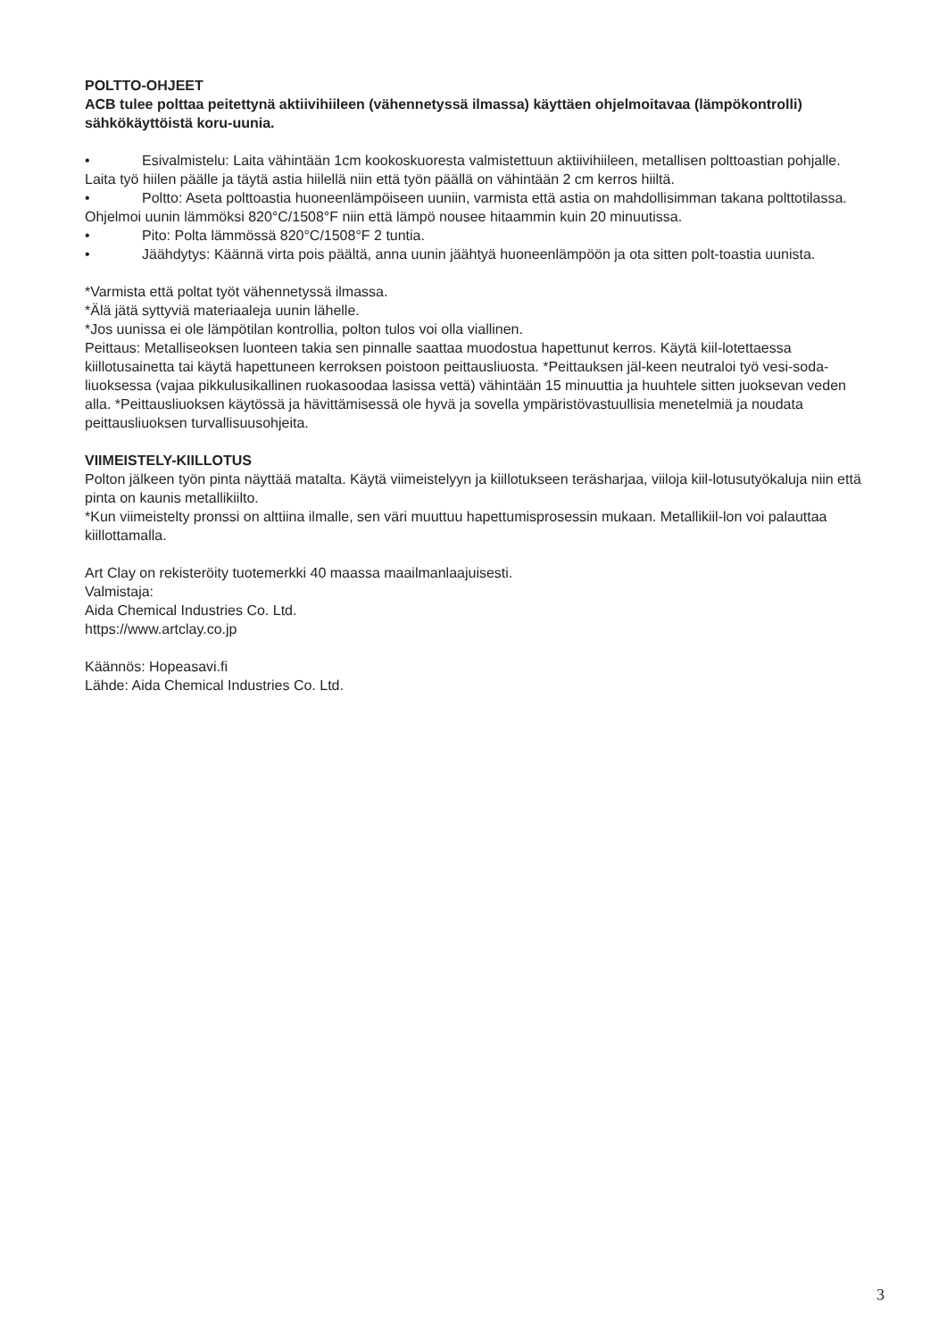POLTTO-OHJEET
ACB tulee polttaa peitettynä aktiivihiileen (vähennetyssä ilmassa) käyttäen ohjelmoitavaa (lämpökontrolli) sähkökäyttöistä koru-uunia.
• Esivalmistelu: Laita vähintään 1cm kookoskuoresta valmistettuun aktiivihiileen, metallisen polttoastian pohjalle. Laita työ hiilen päälle ja täytä astia hiilellä niin että työn päällä on vähintään 2 cm kerros hiiltä.
• Poltto: Aseta polttoastia huoneenlämpöiseen uuniin, varmista että astia on mahdollisimman takana polttotilassa. Ohjelmoi uunin lämmöksi 820°C/1508°F niin että lämpö nousee hitaammin kuin 20 minuutissa.
• Pito: Polta lämmössä 820°C/1508°F 2 tuntia.
• Jäähdytys: Käännä virta pois päältä, anna uunin jäähtyä huoneenlämpöön ja ota sitten polt-toastia uunista.
*Varmista että poltat työt vähennetyssä ilmassa.
*Älä jätä syttyviä materiaaleja uunin lähelle.
*Jos uunissa ei ole lämpötilan kontrollia, polton tulos voi olla viallinen.
Peittaus: Metalliseoksen luonteen takia sen pinnalle saattaa muodostua hapettunut kerros. Käytä kiil-lotettaessa kiillotusainetta tai käytä hapettuneen kerroksen poistoon peittausliuosta. *Peittauksen jäl-keen neutraloi työ vesi-soda-liuoksessa (vajaa pikkulusikallinen ruokasoodaa lasissa vettä) vähintään 15 minuuttia ja huuhtele sitten juoksevan veden alla. *Peittausliuoksen käytössä ja hävittämisessä ole hyvä ja sovella ympäristövastuullisia menetelmiä ja noudata peittausliuoksen turvallisuusohjeita.
VIIMEISTELY-KIILLOTUS
Polton jälkeen työn pinta näyttää matalta. Käytä viimeistelyyn ja kiillotukseen teräsharjaa, viiloja kiil-lotusutyökaluja niin että pinta on kaunis metallikiilto.
*Kun viimeistelty pronssi on alttiina ilmalle, sen väri muuttuu hapettumisprosessin mukaan. Metallikiil-lon voi palauttaa kiillottamalla.
Art Clay on rekisteröity tuotemerkki 40 maassa maailmanlaajuisesti.
Valmistaja:
Aida Chemical Industries Co. Ltd.
https://www.artclay.co.jp
Käännös: Hopeasavi.fi
Lähde: Aida Chemical Industries Co. Ltd.
3